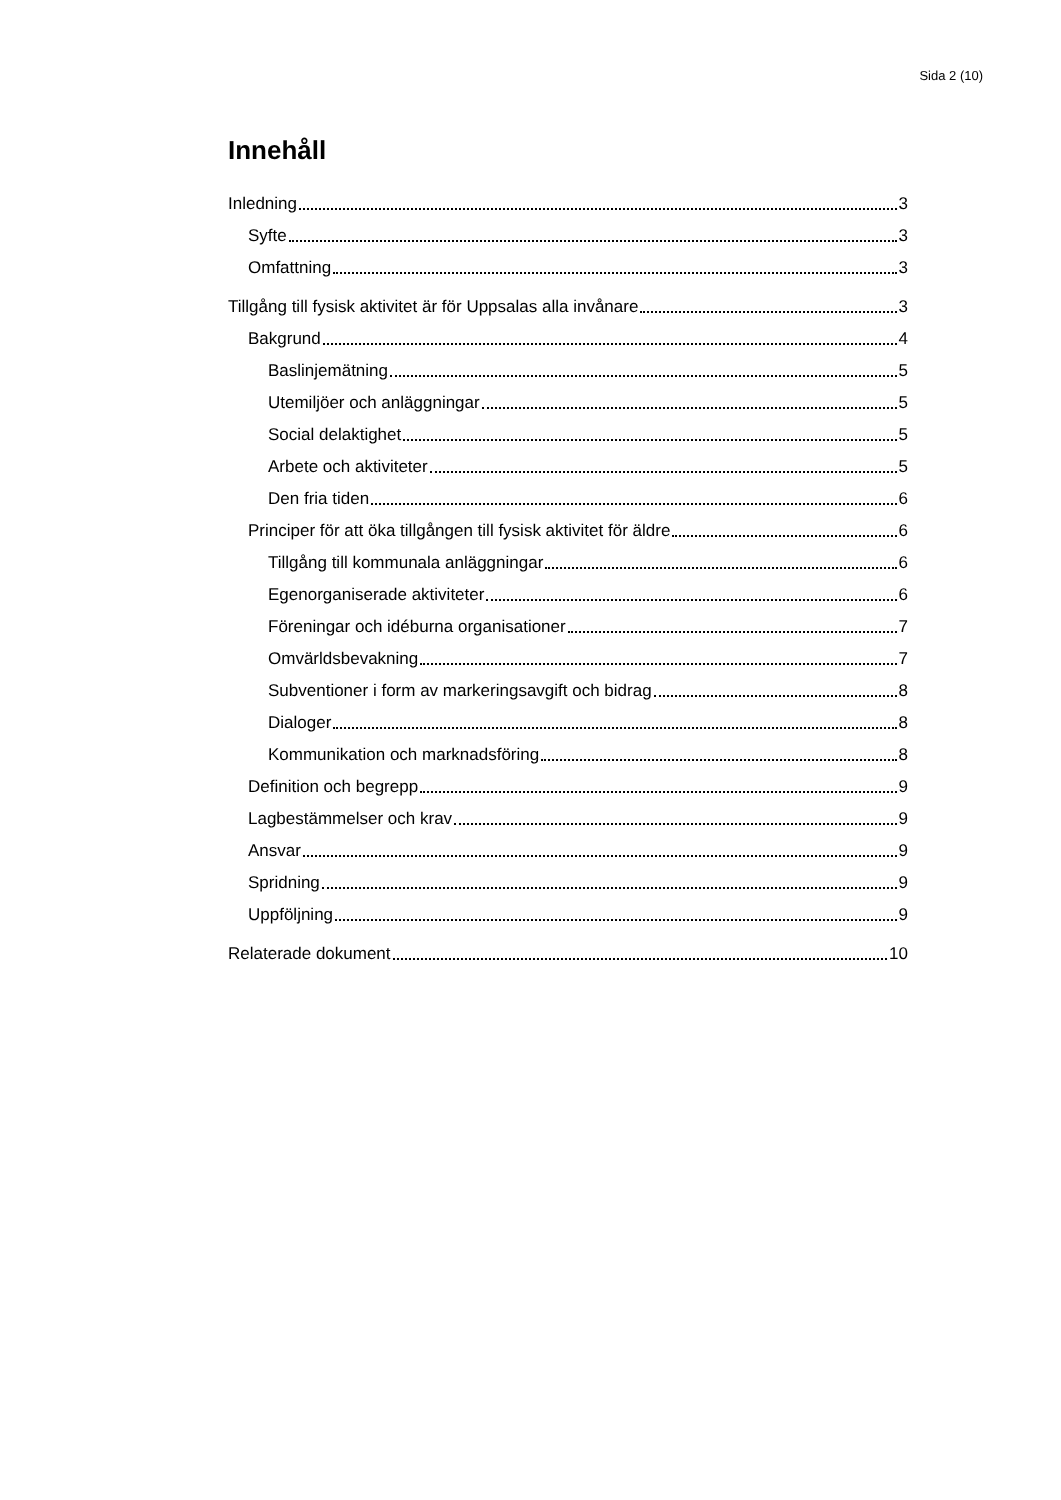Sida 2 (10)
Innehåll
Inledning 3
Syfte 3
Omfattning 3
Tillgång till fysisk aktivitet är för Uppsalas alla invånare 3
Bakgrund 4
Baslinjemätning 5
Utemiljöer och anläggningar 5
Social delaktighet 5
Arbete och aktiviteter 5
Den fria tiden 6
Principer för att öka tillgången till fysisk aktivitet för äldre 6
Tillgång till kommunala anläggningar 6
Egenorganiserade aktiviteter 6
Föreningar och idéburna organisationer 7
Omvärldsbevakning 7
Subventioner i form av markeringsavgift och bidrag 8
Dialoger 8
Kommunikation och marknadsföring 8
Definition och begrepp 9
Lagbestämmelser och krav 9
Ansvar 9
Spridning 9
Uppföljning 9
Relaterade dokument 10